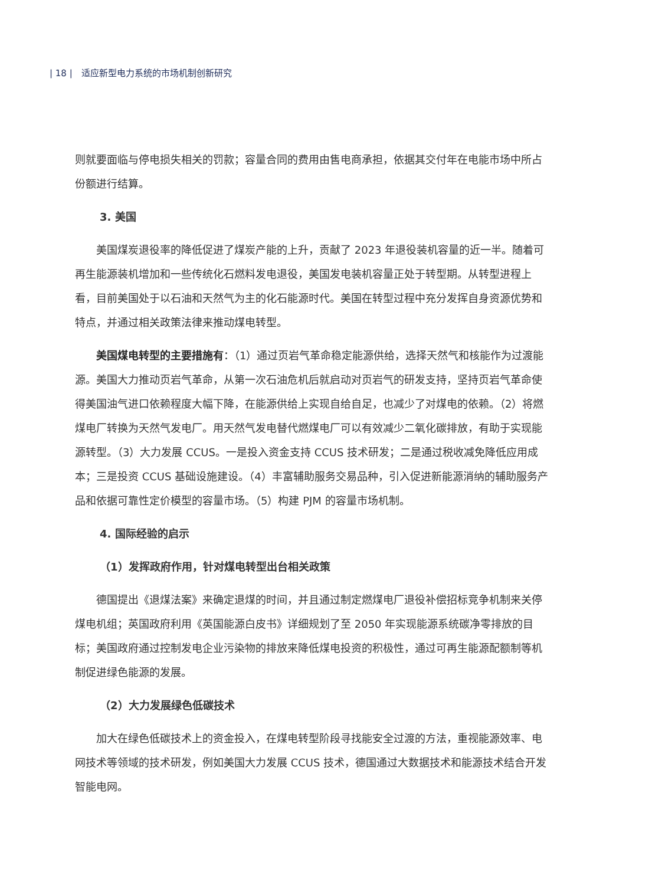| 18 | 适应新型电力系统的市场机制创新研究
则就要面临与停电损失相关的罚款；容量合同的费用由售电商承担，依据其交付年在电能市场中所占份额进行结算。
3. 美国
美国煤炭退役率的降低促进了煤炭产能的上升，贡献了 2023 年退役装机容量的近一半。随着可再生能源装机增加和一些传统化石燃料发电退役，美国发电装机容量正处于转型期。从转型进程上看，目前美国处于以石油和天然气为主的化石能源时代。美国在转型过程中充分发挥自身资源优势和特点，并通过相关政策法律来推动煤电转型。
美国煤电转型的主要措施有：（1）通过页岩气革命稳定能源供给，选择天然气和核能作为过渡能源。美国大力推动页岩气革命，从第一次石油危机后就启动对页岩气的研发支持，坚持页岩气革命使得美国油气进口依赖程度大幅下降，在能源供给上实现自给自足，也减少了对煤电的依赖。（2）将燃煤电厂转换为天然气发电厂。用天然气发电替代燃煤电厂可以有效减少二氧化碳排放，有助于实现能源转型。（3）大力发展 CCUS。一是投入资金支持 CCUS 技术研发；二是通过税收减免降低应用成本；三是投资 CCUS 基础设施建设。（4）丰富辅助服务交易品种，引入促进新能源消纳的辅助服务产品和依据可靠性定价模型的容量市场。（5）构建 PJM 的容量市场机制。
4. 国际经验的启示
（1）发挥政府作用，针对煤电转型出台相关政策
德国提出《退煤法案》来确定退煤的时间，并且通过制定燃煤电厂退役补偿招标竞争机制来关停煤电机组；英国政府利用《英国能源白皮书》详细规划了至 2050 年实现能源系统碳净零排放的目标；美国政府通过控制发电企业污染物的排放来降低煤电投资的积极性，通过可再生能源配额制等机制促进绿色能源的发展。
（2）大力发展绿色低碳技术
加大在绿色低碳技术上的资金投入，在煤电转型阶段寻找能安全过渡的方法，重视能源效率、电网技术等领域的技术研发，例如美国大力发展 CCUS 技术，德国通过大数据技术和能源技术结合开发智能电网。